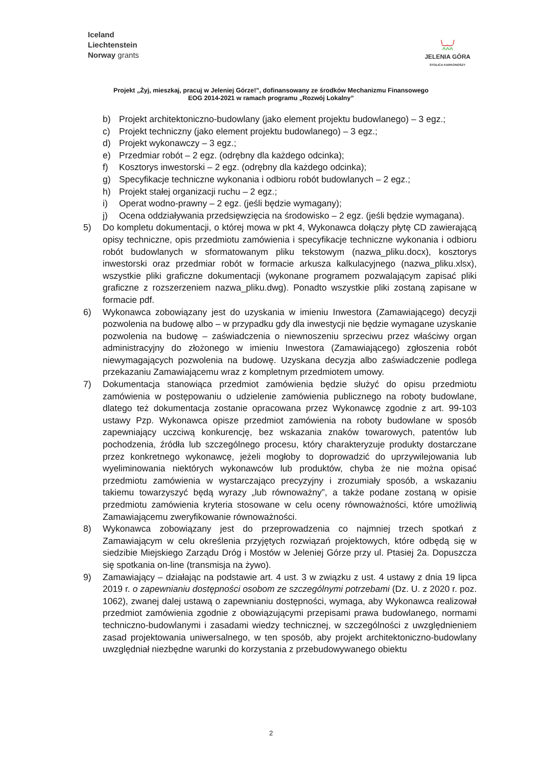Iceland
Liechtenstein
Norway grants
\‿‿/
^^^
JELENIA GÓRA
STOLICA KARKONOSZY
Projekt „Żyj, mieszkaj, pracuj w Jeleniej Górze!”, dofinansowany ze środków Mechanizmu Finansowego
EOG 2014-2021 w ramach programu „Rozwój Lokalny”
b) Projekt architektoniczno-budowlany (jako element projektu budowlanego) – 3 egz.;
c) Projekt techniczny (jako element projektu budowlanego) – 3 egz.;
d) Projekt wykonawczy – 3 egz.;
e) Przedmiar robót – 2 egz. (odrębny dla każdego odcinka);
f) Kosztorys inwestorski – 2 egz. (odrębny dla każdego odcinka);
g) Specyfikacje techniczne wykonania i odbioru robót budowlanych – 2 egz.;
h) Projekt stałej organizacji ruchu – 2 egz.;
i) Operat wodno-prawny – 2 egz. (jeśli będzie wymagany);
j) Ocena oddziaływania przedsięwzięcia na środowisko – 2 egz. (jeśli będzie wymagana).
5) Do kompletu dokumentacji, o której mowa w pkt 4, Wykonawca dołączy płytę CD zawierającą opisy techniczne, opis przedmiotu zamówienia i specyfikacje techniczne wykonania i odbioru robót budowlanych w sformatowanym pliku tekstowym (nazwa_pliku.docx), kosztorys inwestorski oraz przedmiar robót w formacie arkusza kalkulacyjnego (nazwa_pliku.xlsx), wszystkie pliki graficzne dokumentacji (wykonane programem pozwalającym zapisać pliki graficzne z rozszerzeniem nazwa_pliku.dwg). Ponadto wszystkie pliki zostaną zapisane w formacie pdf.
6) Wykonawca zobowiązany jest do uzyskania w imieniu Inwestora (Zamawiającego) decyzji pozwolenia na budowę albo – w przypadku gdy dla inwestycji nie będzie wymagane uzyskanie pozwolenia na budowę – zaświadczenia o niewnoszeniu sprzeciwu przez właściwy organ administracyjny do złożonego w imieniu Inwestora (Zamawiającego) zgłoszenia robót niewymagających pozwolenia na budowę. Uzyskana decyzja albo zaświadczenie podlega przekazaniu Zamawiającemu wraz z kompletnym przedmiotem umowy.
7) Dokumentacja stanowiąca przedmiot zamówienia będzie służyć do opisu przedmiotu zamówienia w postępowaniu o udzielenie zamówienia publicznego na roboty budowlane, dlatego też dokumentacja zostanie opracowana przez Wykonawcę zgodnie z art. 99-103 ustawy Pzp. Wykonawca opisze przedmiot zamówienia na roboty budowlane w sposób zapewniający uczciwą konkurencję, bez wskazania znaków towarowych, patentów lub pochodzenia, źródła lub szczególnego procesu, który charakteryzuje produkty dostarczane przez konkretnego wykonawcę, jeżeli mogłoby to doprowadzić do uprzywilejowania lub wyeliminowania niektórych wykonawców lub produktów, chyba że nie można opisać przedmiotu zamówienia w wystarczająco precyzyjny i zrozumiały sposób, a wskazaniu takiemu towarzyszyć będą wyrazy „lub równoważny”, a także podane zostaną w opisie przedmiotu zamówienia kryteria stosowane w celu oceny równoważności, które umożliwią Zamawiającemu zweryfikowanie równoważności.
8) Wykonawca zobowiązany jest do przeprowadzenia co najmniej trzech spotkań z Zamawiającym w celu określenia przyjętych rozwiązań projektowych, które odbędą się w siedzibie Miejskiego Zarządu Dróg i Mostów w Jeleniej Górze przy ul. Ptasiej 2a. Dopuszcza się spotkania on-line (transmisja na żywo).
9) Zamawiający – działając na podstawie art. 4 ust. 3 w związku z ust. 4 ustawy z dnia 19 lipca 2019 r. o zapewnianiu dostępności osobom ze szczególnymi potrzebami (Dz. U. z 2020 r. poz. 1062), zwanej dalej ustawą o zapewnianiu dostępności, wymaga, aby Wykonawca realizował przedmiot zamówienia zgodnie z obowiązującymi przepisami prawa budowlanego, normami techniczno-budowlanymi i zasadami wiedzy technicznej, w szczególności z uwzględnieniem zasad projektowania uniwersalnego, w ten sposób, aby projekt architektoniczno-budowlany uwzględniał niezbędne warunki do korzystania z przebudowywanego obiektu
2